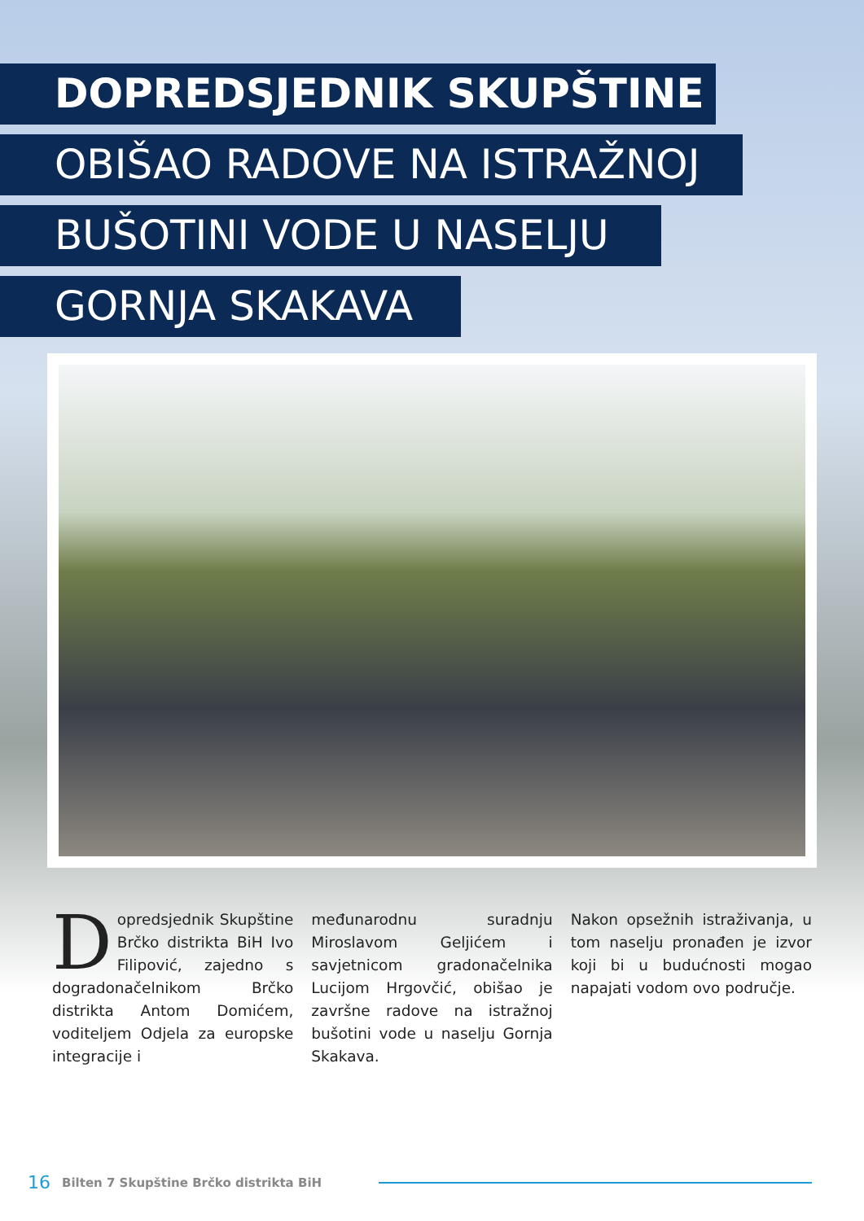DOPREDSJEDNIK SKUPŠTINE
OBIŠAO RADOVE NA ISTRAŽNOJ
BUŠOTINI VODE U NASELJU
GORNJA SKAKAVA
Dopredsjednik Skupštine Brčko distrikta BiH Ivo Filipović, zajedno s dogradonačelnikom Brčko distrikta Antom Domićem, voditeljem Odjela za europske integracije i
međunarodnu suradnju Miroslavom Geljićem i savjetnicom gradonačelnika Lucijom Hrgovčić, obišao je završne radove na istražnoj bušotini vode u naselju Gornja Skakava.
Nakon opsežnih istraživanja, u tom naselju pronađen je izvor koji bi u budućnosti mogao napajati vodom ovo područje.
16 Bilten 7 Skupštine Brčko distrikta BiH